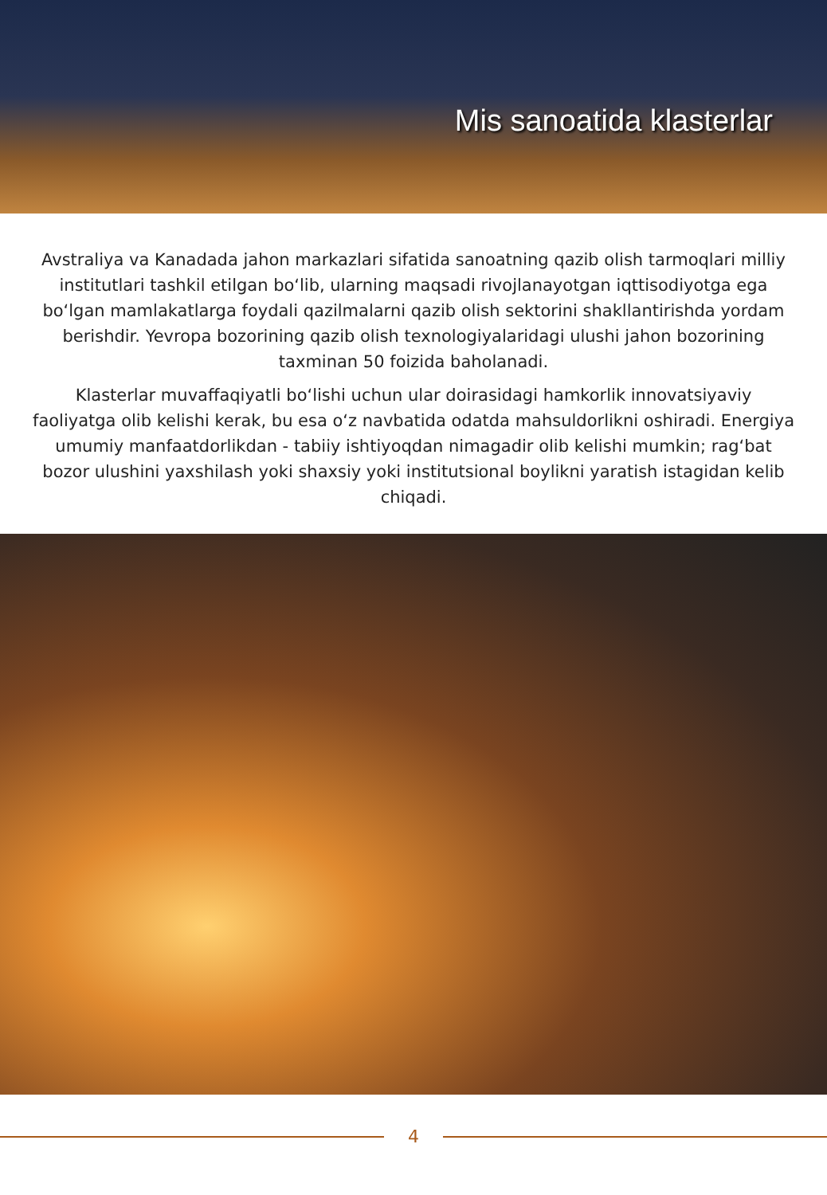Mis sanoatida klasterlar
Avstraliya va Kanadada jahon markazlari sifatida sanoatning qazib olish tarmoqlari milliy institutlari tashkil etilgan bo‘lib, ularning maqsadi rivojlanayotgan iqttisodiyotga ega bo‘lgan mamlakatlarga foydali qazilmalarni qazib olish sektorini shakllantirishda yordam berishdir. Yevropa bozorining qazib olish texnologiyalaridagi ulushi jahon bozorining taxminan 50 foizida baholanadi.
Klasterlar muvaffaqiyatli bo‘lishi uchun ular doirasidagi hamkorlik innovatsiyaviy faoliyatga olib kelishi kerak, bu esa o‘z navbatida odatda mahsuldorlikni oshiradi. Energiya umumiy manfaatdorlikdan - tabiiy ishtiyoqdan nimagadir olib kelishi mumkin; rag‘bat bozor ulushini yaxshilash yoki shaxsiy yoki institutsional boylikni yaratish istagidan kelib chiqadi.
4